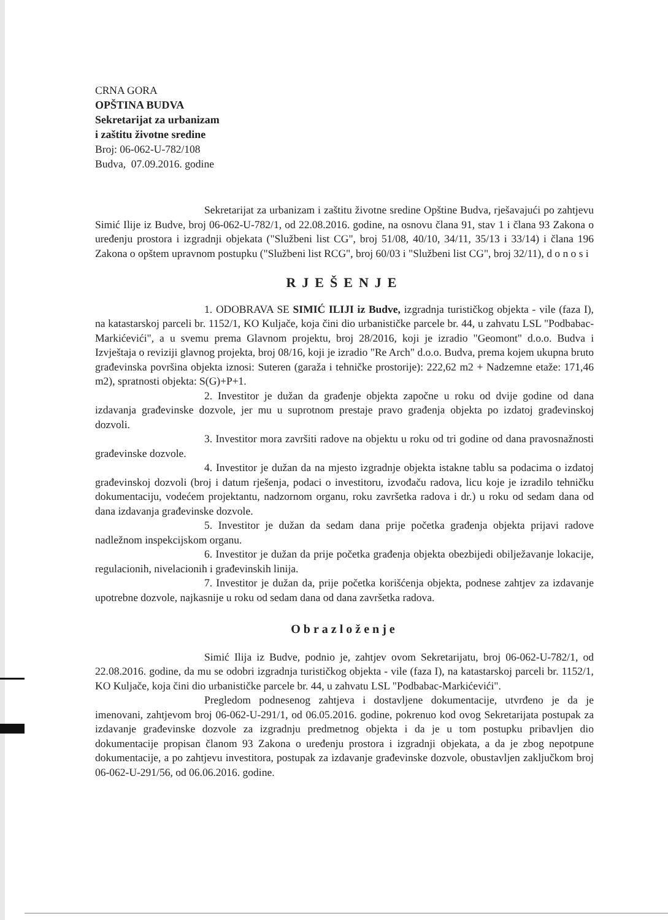CRNA GORA
OPŠTINA BUDVA
Sekretarijat za urbanizam
i zaštitu životne sredine
Broj: 06-062-U-782/108
Budva, 07.09.2016. godine
Sekretarijat za urbanizam i zaštitu životne sredine Opštine Budva, rješavajući po zahtjevu Simić Ilije iz Budve, broj 06-062-U-782/1, od 22.08.2016. godine, na osnovu člana 91, stav 1 i člana 93 Zakona o uređenju prostora i izgradnji objekata ("Službeni list CG", broj 51/08, 40/10, 34/11, 35/13 i 33/14) i člana 196 Zakona o opštem upravnom postupku ("Službeni list RCG", broj 60/03 i "Službeni list CG", broj 32/11), d o n o s i
RJEŠENJE
1. ODOBRAVA SE SIMIĆ ILIJI iz Budve, izgradnja turističkog objekta - vile (faza I), na katastarskoj parceli br. 1152/1, KO Kuljače, koja čini dio urbanističke parcele br. 44, u zahvatu LSL "Podbabac-Markićevići", a u svemu prema Glavnom projektu, broj 28/2016, koji je izradio "Geomont" d.o.o. Budva i Izvještaja o reviziji glavnog projekta, broj 08/16, koji je izradio "Re Arch" d.o.o. Budva, prema kojem ukupna bruto građevinska površina objekta iznosi: Suteren (garaža i tehničke prostorije): 222,62 m2 + Nadzemne etaže: 171,46 m2), spratnosti objekta: S(G)+P+1.
2. Investitor je dužan da građenje objekta započne u roku od dvije godine od dana izdavanja građevinske dozvole, jer mu u suprotnom prestaje pravo građenja objekta po izdatoj građevinskoj dozvoli.
3. Investitor mora završiti radove na objektu u roku od tri godine od dana pravosnažnosti građevinske dozvole.
4. Investitor je dužan da na mjesto izgradnje objekta istakne tablu sa podacima o izdatoj građevinskoj dozvoli (broj i datum rješenja, podaci o investitoru, izvođaču radova, licu koje je izradilo tehničku dokumentaciju, vodećem projektantu, nadzornom organu, roku završetka radova i dr.) u roku od sedam dana od dana izdavanja građevinske dozvole.
5. Investitor je dužan da sedam dana prije početka građenja objekta prijavi radove nadležnom inspekcijskom organu.
6. Investitor je dužan da prije početka građenja objekta obezbijedi obilježavanje lokacije, regulacionih, nivelacionih i građevinskih linija.
7. Investitor je dužan da, prije početka korišćenja objekta, podnese zahtjev za izdavanje upotrebne dozvole, najkasnije u roku od sedam dana od dana završetka radova.
Obrazloženje
Simić Ilija iz Budve, podnio je, zahtjev ovom Sekretarijatu, broj 06-062-U-782/1, od 22.08.2016. godine, da mu se odobri izgradnja turističkog objekta - vile (faza I), na katastarskoj parceli br. 1152/1, KO Kuljače, koja čini dio urbanističke parcele br. 44, u zahvatu LSL "Podbabac-Markićevići".
Pregledom podnesenog zahtjeva i dostavljene dokumentacije, utvrđeno je da je imenovani, zahtjevom broj 06-062-U-291/1, od 06.05.2016. godine, pokrenuo kod ovog Sekretarijata postupak za izdavanje građevinske dozvole za izgradnju predmetnog objekta i da je u tom postupku pribavljen dio dokumentacije propisan članom 93 Zakona o uređenju prostora i izgradnji objekata, a da je zbog nepotpune dokumentacije, a po zahtjevu investitora, postupak za izdavanje građevinske dozvole, obustavljen zaključkom broj 06-062-U-291/56, od 06.06.2016. godine.